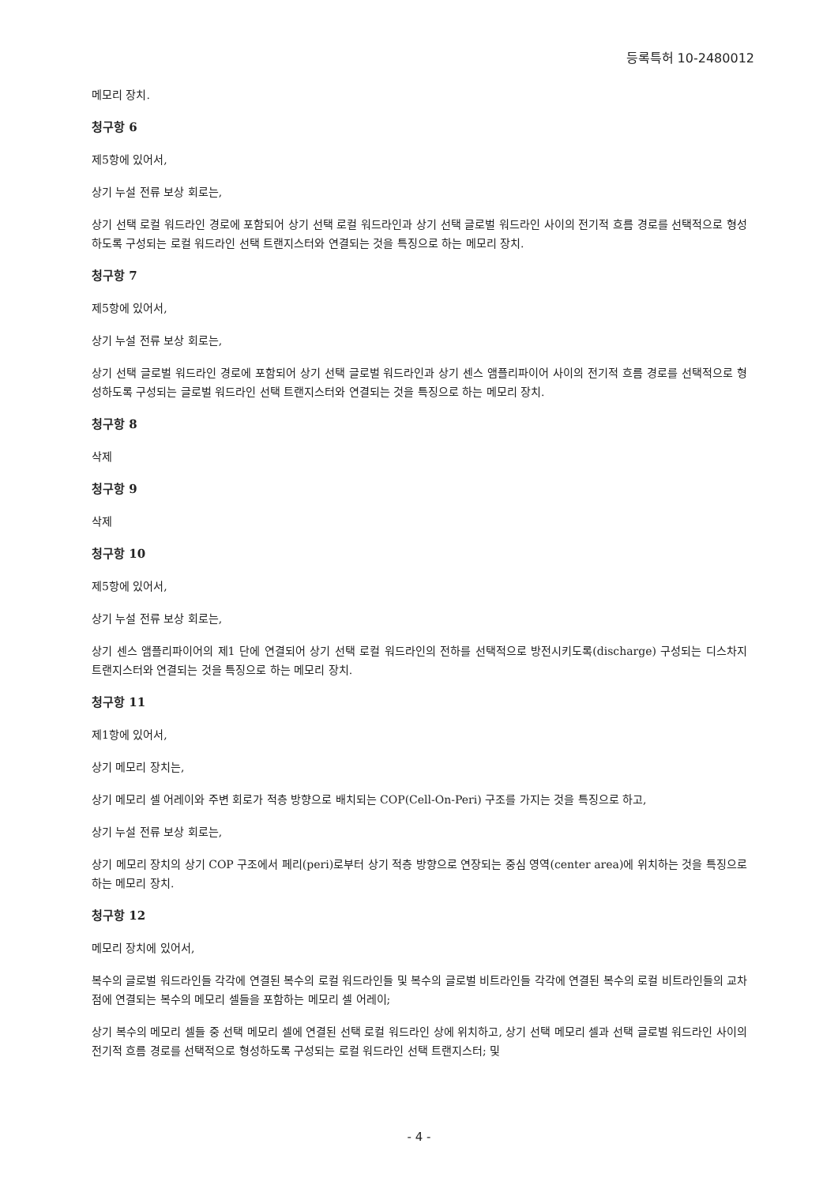등록특허 10-2480012
메모리 장치.
청구항 6
제5항에 있어서,
상기 누설 전류 보상 회로는,
상기 선택 로컬 워드라인 경로에 포함되어 상기 선택 로컬 워드라인과 상기 선택 글로벌 워드라인 사이의 전기적 흐름 경로를 선택적으로 형성하도록 구성되는 로컬 워드라인 선택 트랜지스터와 연결되는 것을 특징으로 하는 메모리 장치.
청구항 7
제5항에 있어서,
상기 누설 전류 보상 회로는,
상기 선택 글로벌 워드라인 경로에 포함되어 상기 선택 글로벌 워드라인과 상기 센스 앰플리파이어 사이의 전기적 흐름 경로를 선택적으로 형성하도록 구성되는 글로벌 워드라인 선택 트랜지스터와 연결되는 것을 특징으로 하는 메모리 장치.
청구항 8
삭제
청구항 9
삭제
청구항 10
제5항에 있어서,
상기 누설 전류 보상 회로는,
상기 센스 앰플리파이어의 제1 단에 연결되어 상기 선택 로컬 워드라인의 전하를 선택적으로 방전시키도록(discharge) 구성되는 디스차지 트랜지스터와 연결되는 것을 특징으로 하는 메모리 장치.
청구항 11
제1항에 있어서,
상기 메모리 장치는,
상기 메모리 셀 어레이와 주변 회로가 적층 방향으로 배치되는 COP(Cell-On-Peri) 구조를 가지는 것을 특징으로 하고,
상기 누설 전류 보상 회로는,
상기 메모리 장치의 상기 COP 구조에서 페리(peri)로부터 상기 적층 방향으로 연장되는 중심 영역(center area)에 위치하는 것을 특징으로 하는 메모리 장치.
청구항 12
메모리 장치에 있어서,
복수의 글로벌 워드라인들 각각에 연결된 복수의 로컬 워드라인들 및 복수의 글로벌 비트라인들 각각에 연결된 복수의 로컬 비트라인들의 교차점에 연결되는 복수의 메모리 셀들을 포함하는 메모리 셀 어레이;
상기 복수의 메모리 셀들 중 선택 메모리 셀에 연결된 선택 로컬 워드라인 상에 위치하고, 상기 선택 메모리 셀과 선택 글로벌 워드라인 사이의 전기적 흐름 경로를 선택적으로 형성하도록 구성되는 로컬 워드라인 선택 트랜지스터; 및
- 4 -